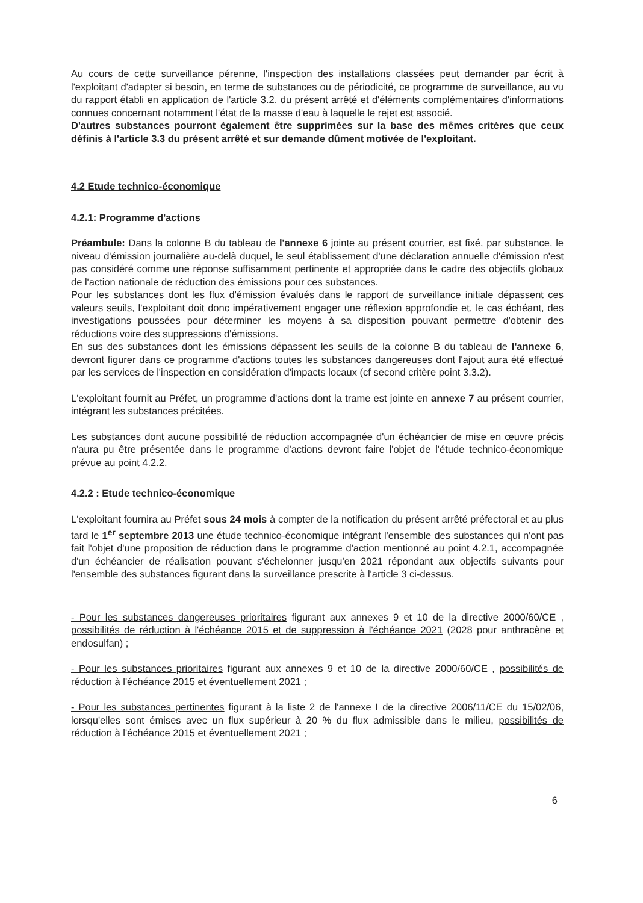Au cours de cette surveillance pérenne, l'inspection des installations classées peut demander par écrit à l'exploitant d'adapter si besoin, en terme de substances ou de périodicité, ce programme de surveillance, au vu du rapport établi en application de l'article 3.2. du présent arrêté et d'éléments complémentaires d'informations connues concernant notamment l'état de la masse d'eau à laquelle le rejet est associé.
D'autres substances pourront également être supprimées sur la base des mêmes critères que ceux définis à l'article 3.3 du présent arrêté et sur demande dûment motivée de l'exploitant.
4.2 Etude technico-économique
4.2.1: Programme d'actions
Préambule: Dans la colonne B du tableau de l'annexe 6 jointe au présent courrier, est fixé, par substance, le niveau d'émission journalière au-delà duquel, le seul établissement d'une déclaration annuelle d'émission n'est pas considéré comme une réponse suffisamment pertinente et appropriée dans le cadre des objectifs globaux de l'action nationale de réduction des émissions pour ces substances.
Pour les substances dont les flux d'émission évalués dans le rapport de surveillance initiale dépassent ces valeurs seuils, l'exploitant doit donc impérativement engager une réflexion approfondie et, le cas échéant, des investigations poussées pour déterminer les moyens à sa disposition pouvant permettre d'obtenir des réductions voire des suppressions d'émissions.
En sus des substances dont les émissions dépassent les seuils de la colonne B du tableau de l'annexe 6, devront figurer dans ce programme d'actions toutes les substances dangereuses dont l'ajout aura été effectué par les services de l'inspection en considération d'impacts locaux (cf second critère point 3.3.2).
L'exploitant fournit au Préfet, un programme d'actions dont la trame est jointe en annexe 7 au présent courrier, intégrant les substances précitées.
Les substances dont aucune possibilité de réduction accompagnée d'un échéancier de mise en œuvre précis n'aura pu être présentée dans le programme d'actions devront faire l'objet de l'étude technico-économique prévue au point 4.2.2.
4.2.2 : Etude technico-économique
L'exploitant fournira au Préfet sous 24 mois à compter de la notification du présent arrêté préfectoral et au plus tard le 1<sup>er</sup> septembre 2013 une étude technico-économique intégrant l'ensemble des substances qui n'ont pas fait l'objet d'une proposition de réduction dans le programme d'action mentionné au point 4.2.1, accompagnée d'un échéancier de réalisation pouvant s'échelonner jusqu'en 2021 répondant aux objectifs suivants pour l'ensemble des substances figurant dans la surveillance prescrite à l'article 3 ci-dessus.
- Pour les substances dangereuses prioritaires figurant aux annexes 9 et 10 de la directive 2000/60/CE , possibilités de réduction à l'échéance 2015 et de suppression à l'échéance 2021 (2028 pour anthracène et endosulfan) ;
- Pour les substances prioritaires figurant aux annexes 9 et 10 de la directive 2000/60/CE , possibilités de réduction à l'échéance 2015 et éventuellement 2021 ;
- Pour les substances pertinentes figurant à la liste 2 de l'annexe I de la directive 2006/11/CE du 15/02/06, lorsqu'elles sont émises avec un flux supérieur à 20 % du flux admissible dans le milieu, possibilités de réduction à l'échéance 2015 et éventuellement 2021 ;
6